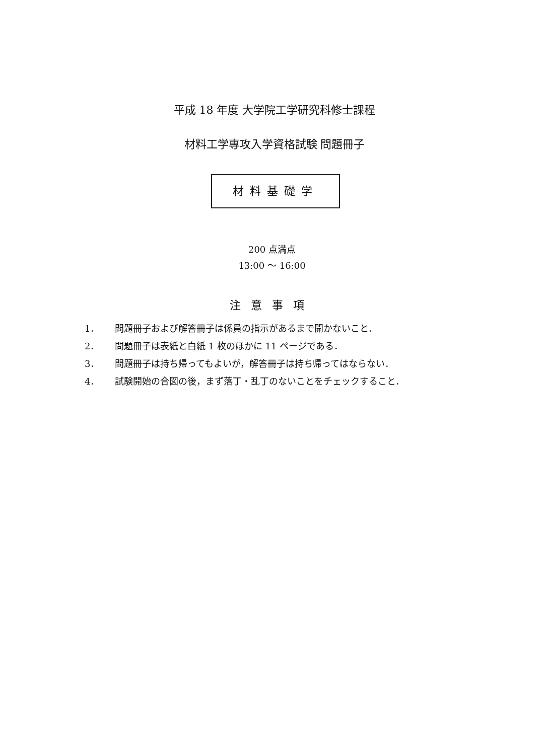平成 18 年度 大学院工学研究科修士課程
材料工学専攻入学資格試験 問題冊子
材料基礎学
200 点満点
13:00 ～ 16:00
注意事項
1． 問題冊子および解答冊子は係員の指示があるまで開かないこと．
2． 問題冊子は表紙と白紙 1 枚のほかに 11 ページである．
3． 問題冊子は持ち帰ってもよいが，解答冊子は持ち帰ってはならない．
4． 試験開始の合図の後，まず落丁・乱丁のないことをチェックすること．